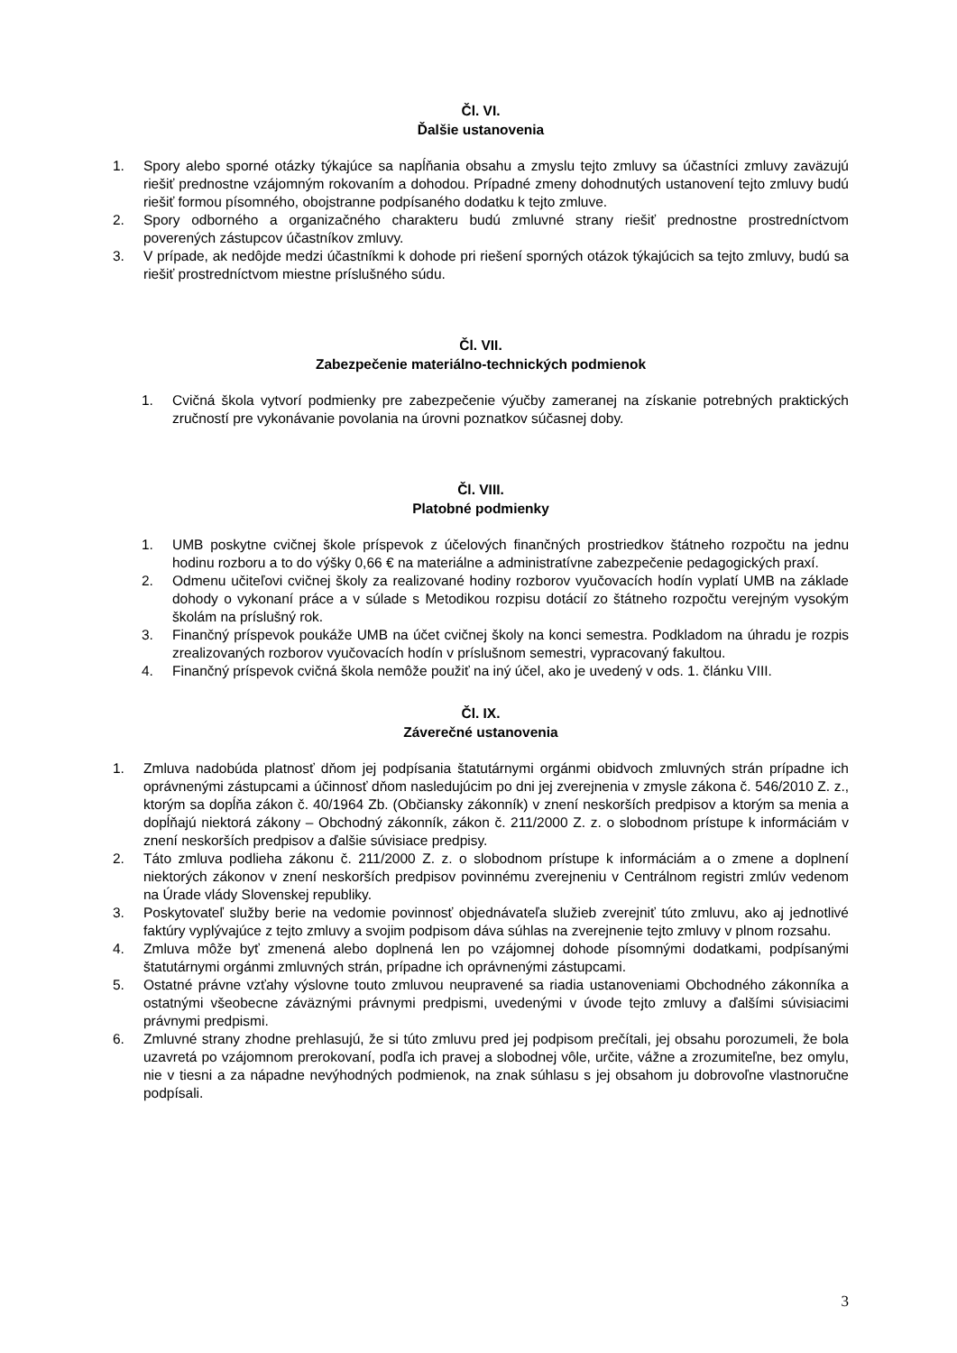Čl. VI.
Ďalšie ustanovenia
1. Spory alebo sporné otázky týkajúce sa napĺňania obsahu a zmyslu tejto zmluvy sa účastníci zmluvy zaväzujú riešiť prednostne vzájomným rokovaním a dohodou. Prípadné zmeny dohodnutých ustanovení tejto zmluvy budú riešiť formou písomného, obojstranne podpísaného dodatku k tejto zmluve.
2. Spory odborného a organizačného charakteru budú zmluvné strany riešiť prednostne prostredníctvom poverených zástupcov účastníkov zmluvy.
3. V prípade, ak nedôjde medzi účastníkmi k dohode pri riešení sporných otázok týkajúcich sa tejto zmluvy, budú sa riešiť prostredníctvom miestne príslušného súdu.
Čl. VII.
Zabezpečenie materiálno-technických podmienok
1. Cvičná škola vytvorí podmienky pre zabezpečenie výučby zameranej na získanie potrebných praktických zručností pre vykonávanie povolania na úrovni poznatkov súčasnej doby.
Čl. VIII.
Platobné podmienky
1. UMB poskytne cvičnej škole príspevok z účelových finančných prostriedkov štátneho rozpočtu na jednu hodinu rozboru a to do výšky 0,66 € na materiálne a administratívne zabezpečenie pedagogických praxí.
2. Odmenu učiteľovi cvičnej školy za realizované hodiny rozborov vyučovacích hodín vyplatí UMB na základe dohody o vykonaní práce a v súlade s Metodikou rozpisu dotácií zo štátneho rozpočtu verejným vysokým školám na príslušný rok.
3. Finančný príspevok poukáže UMB na účet cvičnej školy na konci semestra. Podkladom na úhradu je rozpis zrealizovaných rozborov vyučovacích hodín v príslušnom semestri, vypracovaný fakultou.
4. Finančný príspevok cvičná škola nemôže použiť na iný účel, ako je uvedený v ods. 1. článku VIII.
Čl. IX.
Záverečné ustanovenia
1. Zmluva nadobúda platnosť dňom jej podpísania štatutárnymi orgánmi obidvoch zmluvných strán prípadne ich oprávnenými zástupcami a účinnosť dňom nasledujúcim po dni jej zverejnenia v zmysle zákona č. 546/2010 Z. z., ktorým sa dopĺňa zákon č. 40/1964 Zb. (Občiansky zákonník) v znení neskorších predpisov a ktorým sa menia a dopĺňajú niektorá zákony – Obchodný zákonník, zákon č. 211/2000 Z. z. o slobodnom prístupe k informáciám v znení neskorších predpisov a ďalšie súvisiace predpisy.
2. Táto zmluva podlieha zákonu č. 211/2000 Z. z. o slobodnom prístupe k informáciám a o zmene a doplnení niektorých zákonov v znení neskorších predpisov povinnému zverejneniu v Centrálnom registri zmlúv vedenom na Úrade vlády Slovenskej republiky.
3. Poskytovateľ služby berie na vedomie povinnosť objednávateľa služieb zverejniť túto zmluvu, ako aj jednotlivé faktúry vyplývajúce z tejto zmluvy a svojim podpisom dáva súhlas na zverejnenie tejto zmluvy v plnom rozsahu.
4. Zmluva môže byť zmenená alebo doplnená len po vzájomnej dohode písomnými dodatkami, podpísanými štatutárnymi orgánmi zmluvných strán, prípadne ich oprávnenými zástupcami.
5. Ostatné právne vzťahy výslovne touto zmluvou neupravené sa riadia ustanoveniami Obchodného zákonníka a ostatnými všeobecne záväznými právnymi predpismi, uvedenými v úvode tejto zmluvy a ďalšími súvisiacimi právnymi predpismi.
6. Zmluvné strany zhodne prehlasujú, že si túto zmluvu pred jej podpisom prečítali, jej obsahu porozumeli, že bola uzavretá po vzájomnom prerokovaní, podľa ich pravej a slobodnej vôle, určite, vážne a zrozumiteľne, bez omylu, nie v tiesni a za nápadne nevýhodných podmienok, na znak súhlasu s jej obsahom ju dobrovoľne vlastnoručne podpísali.
3